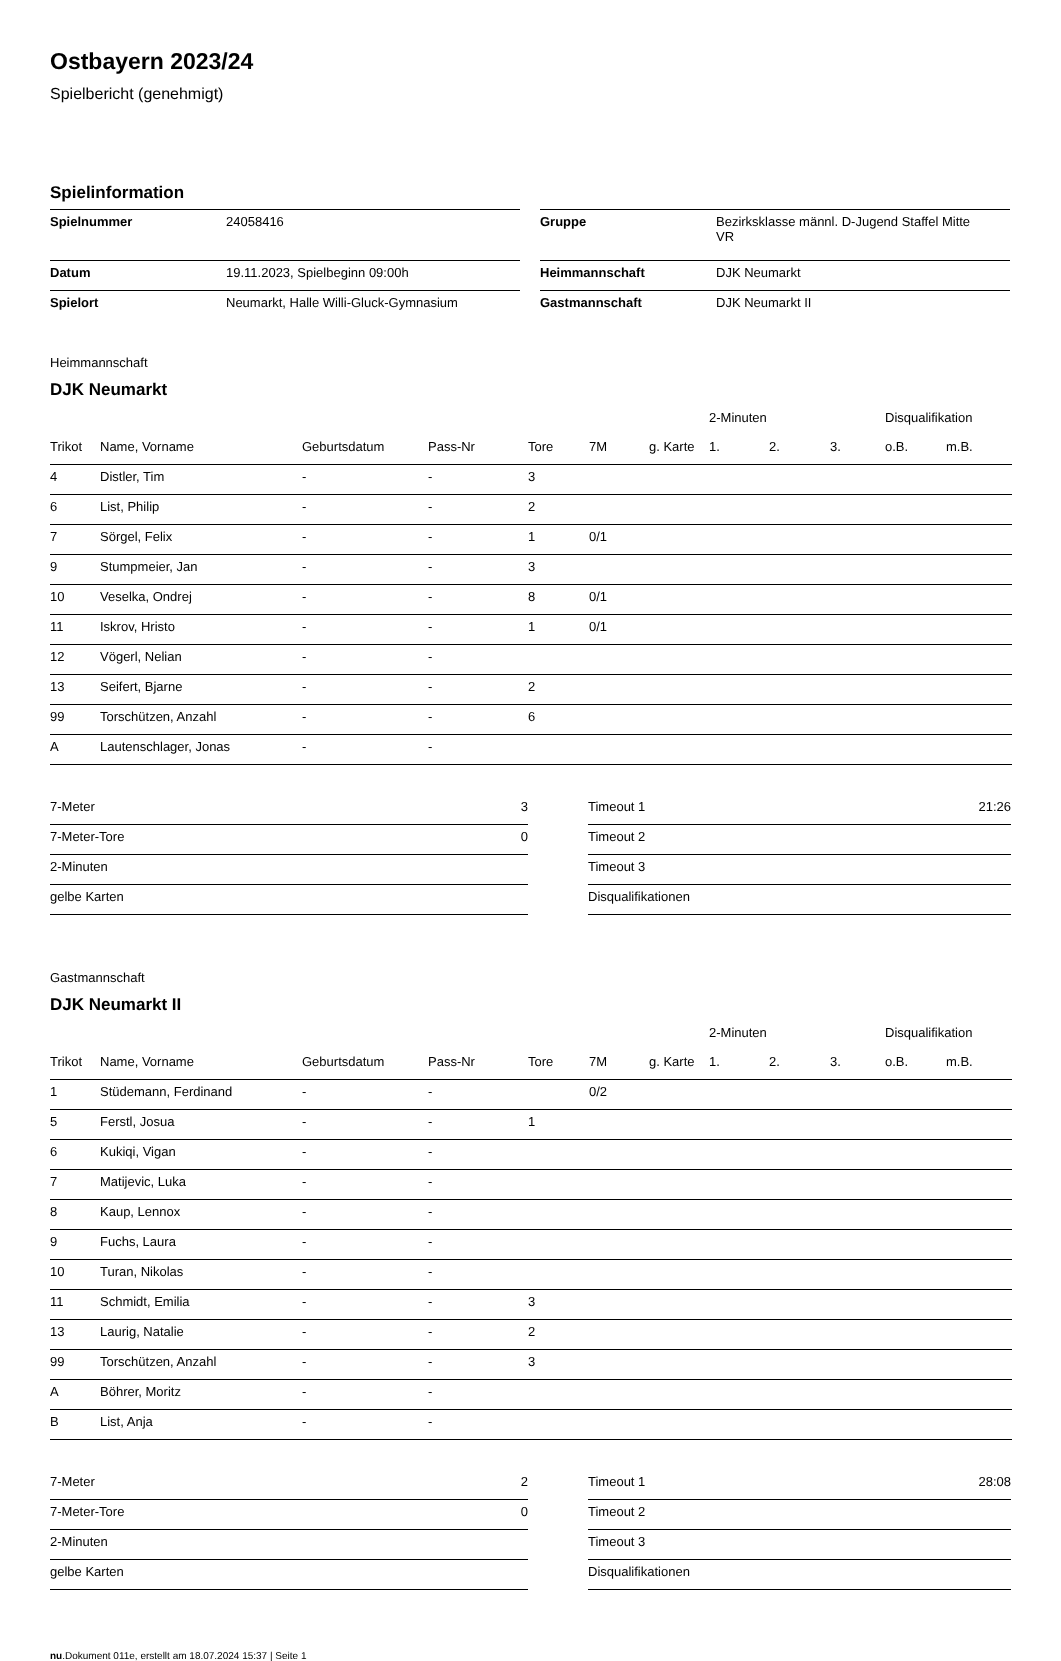Ostbayern 2023/24
Spielbericht (genehmigt)
Spielinformation
| Spielnummer | 24058416 |
| Datum | 19.11.2023, Spielbeginn 09:00h |
| Spielort | Neumarkt, Halle Willi-Gluck-Gymnasium |
| Gruppe | Bezirksklasse männl. D-Jugend Staffel Mitte VR |
| Heimmannschaft | DJK Neumarkt |
| Gastmannschaft | DJK Neumarkt II |
Heimmannschaft
DJK Neumarkt
| | | | | | | | 2-Minuten | | | Disqualifikation | |
| Trikot | Name, Vorname | Geburtsdatum | Pass-Nr | Tore | 7M | g. Karte | 1. | 2. | 3. | o.B. | m.B. |
| 4 | Distler, Tim | - | - | 3 | | | | | | | |
| 6 | List, Philip | - | - | 2 | | | | | | | |
| 7 | Sörgel, Felix | - | - | 1 | 0/1 | | | | | | |
| 9 | Stumpmeier, Jan | - | - | 3 | | | | | | | |
| 10 | Veselka, Ondrej | - | - | 8 | 0/1 | | | | | | |
| 11 | Iskrov, Hristo | - | - | 1 | 0/1 | | | | | | |
| 12 | Vögerl, Nelian | - | - | | | | | | | | |
| 13 | Seifert, Bjarne | - | - | 2 | | | | | | | |
| 99 | Torschützen, Anzahl | - | - | 6 | | | | | | | |
| A | Lautenschlager, Jonas | - | - | | | | | | | | |
| 7-Meter | 3 |
| 7-Meter-Tore | 0 |
| 2-Minuten | |
| gelbe Karten | |
| Timeout 1 | 21:26 |
| Timeout 2 | |
| Timeout 3 | |
| Disqualifikationen | |
Gastmannschaft
DJK Neumarkt II
| | | | | | | | 2-Minuten | | | Disqualifikation | |
| Trikot | Name, Vorname | Geburtsdatum | Pass-Nr | Tore | 7M | g. Karte | 1. | 2. | 3. | o.B. | m.B. |
| 1 | Stüdemann, Ferdinand | - | - | | 0/2 | | | | | | |
| 5 | Ferstl, Josua | - | - | 1 | | | | | | | |
| 6 | Kukiqi, Vigan | - | - | | | | | | | | |
| 7 | Matijevic, Luka | - | - | | | | | | | | |
| 8 | Kaup, Lennox | - | - | | | | | | | | |
| 9 | Fuchs, Laura | - | - | | | | | | | | |
| 10 | Turan, Nikolas | - | - | | | | | | | | |
| 11 | Schmidt, Emilia | - | - | 3 | | | | | | | |
| 13 | Laurig, Natalie | - | - | 2 | | | | | | | |
| 99 | Torschützen, Anzahl | - | - | 3 | | | | | | | |
| A | Böhrer, Moritz | - | - | | | | | | | | |
| B | List, Anja | - | - | | | | | | | | |
| 7-Meter | 2 |
| 7-Meter-Tore | 0 |
| 2-Minuten | |
| gelbe Karten | |
| Timeout 1 | 28:08 |
| Timeout 2 | |
| Timeout 3 | |
| Disqualifikationen | |
nu.Dokument 011e, erstellt am 18.07.2024 15:37 | Seite 1